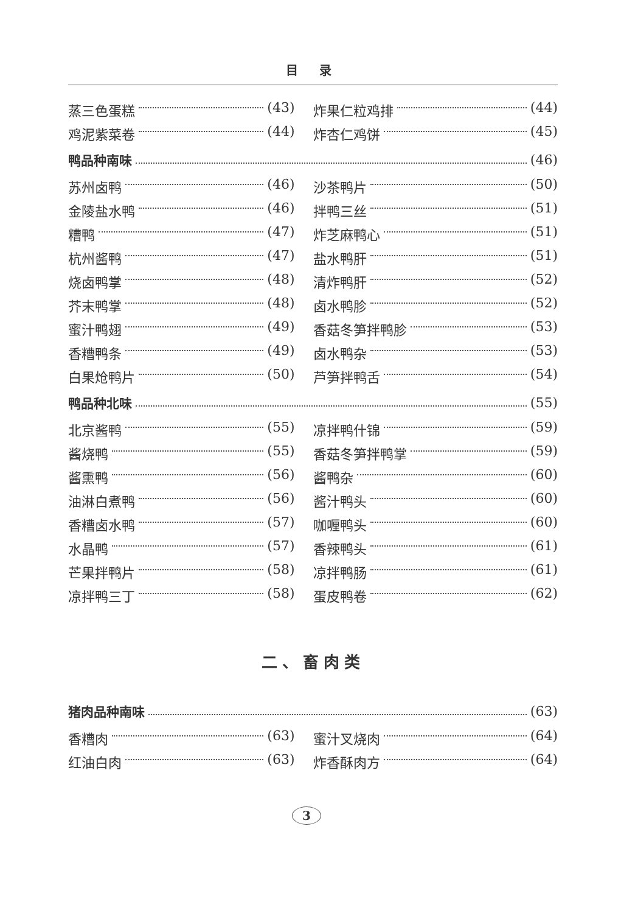目 录
蒸三色蛋糕 (43) 炸果仁粒鸡排 (44)
鸡泥紫菜卷 (44) 炸杏仁鸡饼 (45)
鸭品种南味 (46)
苏州卤鸭 (46) 沙茶鸭片 (50)
金陵盐水鸭 (46) 拌鸭三丝 (51)
糟鸭 (47) 炸芝麻鸭心 (51)
杭州酱鸭 (47) 盐水鸭肝 (51)
烧卤鸭掌 (48) 清炸鸭肝 (52)
芥末鸭掌 (48) 卤水鸭胗 (52)
蜜汁鸭翅 (49) 香菇冬笋拌鸭胗 (53)
香糟鸭条 (49) 卤水鸭杂 (53)
白果炝鸭片 (50) 芦笋拌鸭舌 (54)
鸭品种北味 (55)
北京酱鸭 (55) 凉拌鸭什锦 (59)
酱烧鸭 (55) 香菇冬笋拌鸭掌 (59)
酱熏鸭 (56) 酱鸭杂 (60)
油淋白煮鸭 (56) 酱汁鸭头 (60)
香糟卤水鸭 (57) 咖喱鸭头 (60)
水晶鸭 (57) 香辣鸭头 (61)
芒果拌鸭片 (58) 凉拌鸭肠 (61)
凉拌鸭三丁 (58) 蛋皮鸭卷 (62)
二、畜肉类
猪肉品种南味 (63)
香糟肉 (63) 蜜汁叉烧肉 (64)
红油白肉 (63) 炸香酥肉方 (64)
3